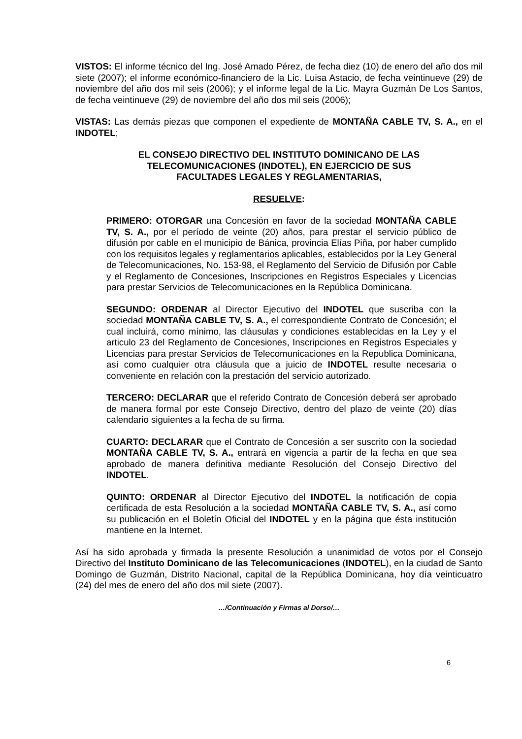VISTOS: El informe técnico del Ing. José Amado Pérez, de fecha diez (10) de enero del año dos mil siete (2007); el informe económico-financiero de la Lic. Luisa Astacio, de fecha veintinueve (29) de noviembre del año dos mil seis (2006); y el informe legal de la Lic. Mayra Guzmán De Los Santos, de fecha veintinueve (29) de noviembre del año dos mil seis (2006);
VISTAS: Las demás piezas que componen el expediente de MONTAÑA CABLE TV, S. A., en el INDOTEL;
EL CONSEJO DIRECTIVO DEL INSTITUTO DOMINICANO DE LAS
TELECOMUNICACIONES (INDOTEL), EN EJERCICIO DE SUS
FACULTADES LEGALES Y REGLAMENTARIAS,
RESUELVE:
PRIMERO: OTORGAR una Concesión en favor de la sociedad MONTAÑA CABLE TV, S. A., por el período de veinte (20) años, para prestar el servicio público de difusión por cable en el municipio de Bánica, provincia Elías Piña, por haber cumplido con los requisitos legales y reglamentarios aplicables, establecidos por la Ley General de Telecomunicaciones, No. 153-98, el Reglamento del Servicio de Difusión por Cable y el Reglamento de Concesiones, Inscripciones en Registros Especiales y Licencias para prestar Servicios de Telecomunicaciones en la República Dominicana.
SEGUNDO: ORDENAR al Director Ejecutivo del INDOTEL que suscriba con la sociedad MONTAÑA CABLE TV, S. A., el correspondiente Contrato de Concesión; el cual incluirá, como mínimo, las cláusulas y condiciones establecidas en la Ley y el articulo 23 del Reglamento de Concesiones, Inscripciones en Registros Especiales y Licencias para prestar Servicios de Telecomunicaciones en la Republica Dominicana, así como cualquier otra cláusula que a juicio de INDOTEL resulte necesaria o conveniente en relación con la prestación del servicio autorizado.
TERCERO: DECLARAR que el referido Contrato de Concesión deberá ser aprobado de manera formal por este Consejo Directivo, dentro del plazo de veinte (20) días calendario siguientes a la fecha de su firma.
CUARTO: DECLARAR que el Contrato de Concesión a ser suscrito con la sociedad MONTAÑA CABLE TV, S. A., entrará en vigencia a partir de la fecha en que sea aprobado de manera definitiva mediante Resolución del Consejo Directivo del INDOTEL.
QUINTO: ORDENAR al Director Ejecutivo del INDOTEL la notificación de copia certificada de esta Resolución a la sociedad MONTAÑA CABLE TV, S. A., así como su publicación en el Boletín Oficial del INDOTEL y en la página que ésta institución mantiene en la Internet.
Así ha sido aprobada y firmada la presente Resolución a unanimidad de votos por el Consejo Directivo del Instituto Dominicano de las Telecomunicaciones (INDOTEL), en la ciudad de Santo Domingo de Guzmán, Distrito Nacional, capital de la República Dominicana, hoy día veinticuatro (24) del mes de enero del año dos mil siete (2007).
…/Continuación y Firmas al Dorso/…
6